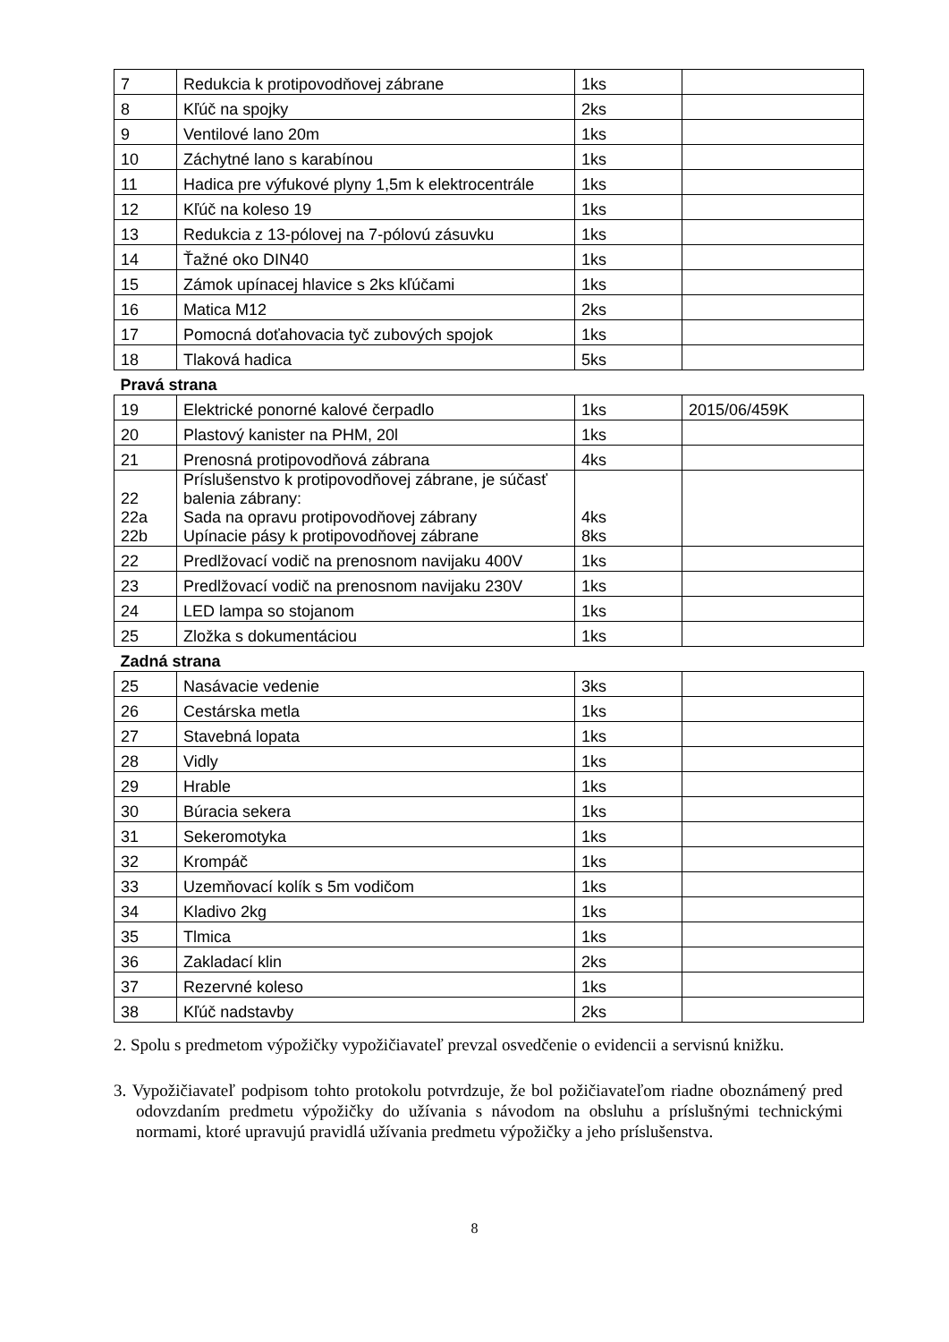| 7 | Redukcia k protipovodňovej zábrane | 1ks | |
| 8 | Kľúč na spojky | 2ks | |
| 9 | Ventilové lano 20m | 1ks | |
| 10 | Záchytné lano s karabínou | 1ks | |
| 11 | Hadica pre výfukové plyny 1,5m k elektrocentrále | 1ks | |
| 12 | Kľúč na koleso 19 | 1ks | |
| 13 | Redukcia z 13-pólovej na 7-pólovú zásuvku | 1ks | |
| 14 | Ťažné oko DIN40 | 1ks | |
| 15 | Zámok upínacej hlavice s 2ks kľúčami | 1ks | |
| 16 | Matica M12 | 2ks | |
| 17 | Pomocná doťahovacia tyč zubových spojok | 1ks | |
| 18 | Tlaková hadica | 5ks | |
| Pravá strana | | | |
| 19 | Elektrické ponorné kalové čerpadlo | 1ks | 2015/06/459K |
| 20 | Plastový kanister na PHM, 20l | 1ks | |
| 21 | Prenosná protipovodňová zábrana | 4ks | |
| 22 22a 22b | Príslušenstvo k protipovodňovej zábrane, je súčasť balenia zábrany: Sada na opravu protipovodňovej zábrany Upínacie pásy k protipovodňovej zábrane | 4ks 8ks | |
| 22 | Predlžovací vodič na prenosnom navijaku 400V | 1ks | |
| 23 | Predlžovací vodič na prenosnom navijaku 230V | 1ks | |
| 24 | LED lampa so stojanom | 1ks | |
| 25 | Zložka s dokumentáciou | 1ks | |
| Zadná strana | | | |
| 25 | Nasávacie vedenie | 3ks | |
| 26 | Cestárska metla | 1ks | |
| 27 | Stavebná lopata | 1ks | |
| 28 | Vidly | 1ks | |
| 29 | Hrable | 1ks | |
| 30 | Búracia sekera | 1ks | |
| 31 | Sekeromotyka | 1ks | |
| 32 | Krompáč | 1ks | |
| 33 | Uzemňovací kolík s 5m vodičom | 1ks | |
| 34 | Kladivo 2kg | 1ks | |
| 35 | Tlmica | 1ks | |
| 36 | Zakladací klin | 2ks | |
| 37 | Rezervné koleso | 1ks | |
| 38 | Kľúč nadstavby | 2ks | |
2. Spolu s predmetom výpožičky vypožičiavateľ prevzal osvedčenie o evidencii a servisnú knižku.
3. Vypožičiavateľ podpisom tohto protokolu potvrdzuje, že bol požičiavateľom riadne oboznámený pred odovzdaním predmetu výpožičky do užívania s návodom na obsluhu a príslušnými technickými normami, ktoré upravujú pravidlá užívania predmetu výpožičky a jeho príslušenstva.
8